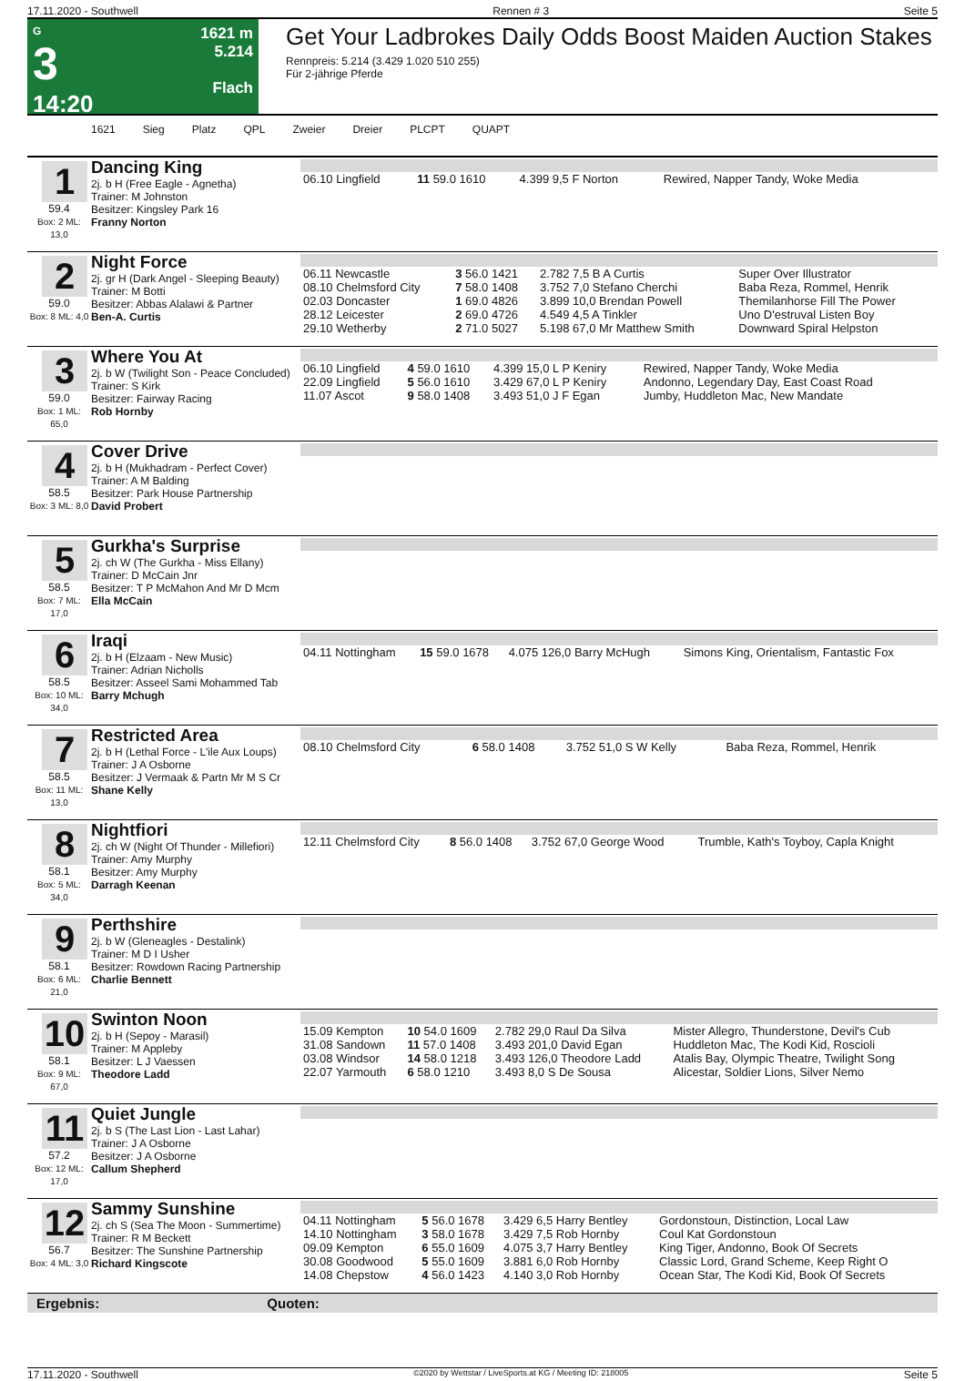17.11.2020 - Southwell Rennen # 3 Seite 5
G
3
14:20
1621 m
5.214
Flach
Get Your Ladbrokes Daily Odds Boost Maiden Auction Stakes
Rennpreis: 5.214 (3.429 1.020 510 255)
Für 2-jährige Pferde
1621 Sieg Platz QPL Zweier Dreier PLCPT QUAPT
1
59.4
Box: 2 ML: 13,0
Dancing King
2j. b H (Free Eagle - Agnetha)
Trainer: M Johnston
Besitzer: Kingsley Park 16
Franny Norton
| 06.10 Lingfield | 11 59.0 1610 | 4.399 9,5 F Norton | Rewired, Napper Tandy, Woke Media |
2
59.0
Box: 8 ML: 4,0
Night Force
2j. gr H (Dark Angel - Sleeping Beauty)
Trainer: M Botti
Besitzer: Abbas Alalawi & Partner
Ben-A. Curtis
| 06.11 Newcastle | 3 56.0 1421 | 2.782 7,5 B A Curtis | Super Over Illustrator |
| 08.10 Chelmsford City | 7 58.0 1408 | 3.752 7,0 Stefano Cherchi | Baba Reza, Rommel, Henrik |
| 02.03 Doncaster | 1 69.0 4826 | 3.899 10,0 Brendan Powell | Themilanhorse Fill The Power |
| 28.12 Leicester | 2 69.0 4726 | 4.549 4,5 A Tinkler | Uno D'estruval Listen Boy |
| 29.10 Wetherby | 2 71.0 5027 | 5.198 67,0 Mr Matthew Smith | Downward Spiral Helpston |
3
59.0
Box: 1 ML: 65,0
Where You At
2j. b W (Twilight Son - Peace Concluded)
Trainer: S Kirk
Besitzer: Fairway Racing
Rob Hornby
| 06.10 Lingfield | 4 59.0 1610 | 4.399 15,0 L P Keniry | Rewired, Napper Tandy, Woke Media |
| 22.09 Lingfield | 5 56.0 1610 | 3.429 67,0 L P Keniry | Andonno, Legendary Day, East Coast Road |
| 11.07 Ascot | 9 58.0 1408 | 3.493 51,0 J F Egan | Jumby, Huddleton Mac, New Mandate |
4
58.5
Box: 3 ML: 8,0
Cover Drive
2j. b H (Mukhadram - Perfect Cover)
Trainer: A M Balding
Besitzer: Park House Partnership
David Probert
5
58.5
Box: 7 ML: 17,0
Gurkha's Surprise
2j. ch W (The Gurkha - Miss Ellany)
Trainer: D McCain Jnr
Besitzer: T P McMahon And Mr D Mcm
Ella McCain
6
58.5
Box: 10 ML: 34,0
Iraqi
2j. b H (Elzaam - New Music)
Trainer: Adrian Nicholls
Besitzer: Asseel Sami Mohammed Tab
Barry Mchugh
| 04.11 Nottingham | 15 59.0 1678 | 4.075 126,0 Barry McHugh | Simons King, Orientalism, Fantastic Fox |
7
58.5
Box: 11 ML: 13,0
Restricted Area
2j. b H (Lethal Force - L'ile Aux Loups)
Trainer: J A Osborne
Besitzer: J Vermaak & Partn Mr M S Cr
Shane Kelly
| 08.10 Chelmsford City | 6 58.0 1408 | 3.752 51,0 S W Kelly | Baba Reza, Rommel, Henrik |
8
58.1
Box: 5 ML: 34,0
Nightfiori
2j. ch W (Night Of Thunder - Millefiori)
Trainer: Amy Murphy
Besitzer: Amy Murphy
Darragh Keenan
| 12.11 Chelmsford City | 8 56.0 1408 | 3.752 67,0 George Wood | Trumble, Kath's Toyboy, Capla Knight |
9
58.1
Box: 6 ML: 21,0
Perthshire
2j. b W (Gleneagles - Destalink)
Trainer: M D I Usher
Besitzer: Rowdown Racing Partnership
Charlie Bennett
10
58.1
Box: 9 ML: 67,0
Swinton Noon
2j. b H (Sepoy - Marasil)
Trainer: M Appleby
Besitzer: L J Vaessen
Theodore Ladd
| 15.09 Kempton | 10 54.0 1609 | 2.782 29,0 Raul Da Silva | Mister Allegro, Thunderstone, Devil's Cub |
| 31.08 Sandown | 11 57.0 1408 | 3.493 201,0 David Egan | Huddleton Mac, The Kodi Kid, Roscioli |
| 03.08 Windsor | 14 58.0 1218 | 3.493 126,0 Theodore Ladd | Atalis Bay, Olympic Theatre, Twilight Song |
| 22.07 Yarmouth | 6 58.0 1210 | 3.493 8,0 S De Sousa | Alicestar, Soldier Lions, Silver Nemo |
11
57.2
Box: 12 ML: 17,0
Quiet Jungle
2j. b S (The Last Lion - Last Lahar)
Trainer: J A Osborne
Besitzer: J A Osborne
Callum Shepherd
12
56.7
Box: 4 ML: 3,0
Sammy Sunshine
2j. ch S (Sea The Moon - Summertime)
Trainer: R M Beckett
Besitzer: The Sunshine Partnership
Richard Kingscote
| 04.11 Nottingham | 5 56.0 1678 | 3.429 6,5 Harry Bentley | Gordonstoun, Distinction, Local Law |
| 14.10 Nottingham | 3 58.0 1678 | 3.429 7,5 Rob Hornby | Coul Kat Gordonstoun |
| 09.09 Kempton | 6 55.0 1609 | 4.075 3,7 Harry Bentley | King Tiger, Andonno, Book Of Secrets |
| 30.08 Goodwood | 5 55.0 1609 | 3.881 6,0 Rob Hornby | Classic Lord, Grand Scheme, Keep Right O |
| 14.08 Chepstow | 4 56.0 1423 | 4.140 3,0 Rob Hornby | Ocean Star, The Kodi Kid, Book Of Secrets |
Ergebnis: Quoten:
17.11.2020 - Southwell ©2020 by Wettstar / LiveSports.at KG / Meeting ID: 218005 Seite 5